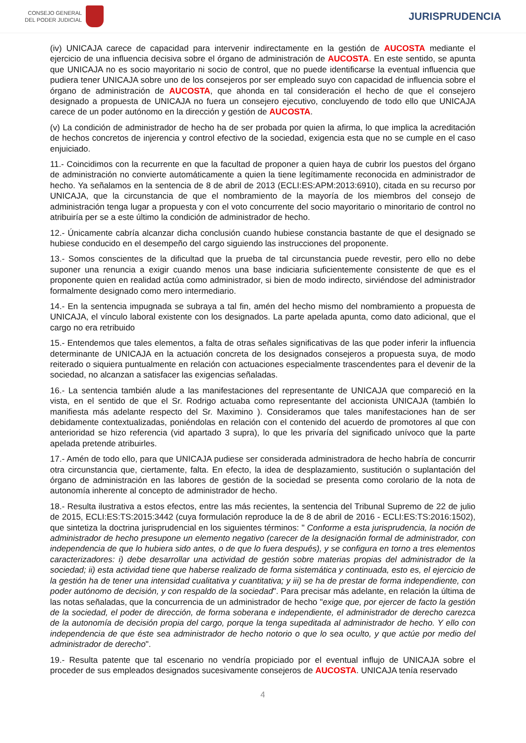CONSEJO GENERAL
DEL PODER JUDICIAL
JURISPRUDENCIA
(iv) UNICAJA carece de capacidad para intervenir indirectamente en la gestión de AUCOSTA mediante el ejercicio de una influencia decisiva sobre el órgano de administración de AUCOSTA. En este sentido, se apunta que UNICAJA no es socio mayoritario ni socio de control, que no puede identificarse la eventual influencia que pudiera tener UNICAJA sobre uno de los consejeros por ser empleado suyo con capacidad de influencia sobre el órgano de administración de AUCOSTA, que ahonda en tal consideración el hecho de que el consejero designado a propuesta de UNICAJA no fuera un consejero ejecutivo, concluyendo de todo ello que UNICAJA carece de un poder autónomo en la dirección y gestión de AUCOSTA.
(v) La condición de administrador de hecho ha de ser probada por quien la afirma, lo que implica la acreditación de hechos concretos de injerencia y control efectivo de la sociedad, exigencia esta que no se cumple en el caso enjuiciado.
11.- Coincidimos con la recurrente en que la facultad de proponer a quien haya de cubrir los puestos del órgano de administración no convierte automáticamente a quien la tiene legítimamente reconocida en administrador de hecho. Ya señalamos en la sentencia de 8 de abril de 2013 (ECLI:ES:APM:2013:6910), citada en su recurso por UNICAJA, que la circunstancia de que el nombramiento de la mayoría de los miembros del consejo de administración tenga lugar a propuesta y con el voto concurrente del socio mayoritario o minoritario de control no atribuiría per se a este último la condición de administrador de hecho.
12.- Únicamente cabría alcanzar dicha conclusión cuando hubiese constancia bastante de que el designado se hubiese conducido en el desempeño del cargo siguiendo las instrucciones del proponente.
13.- Somos conscientes de la dificultad que la prueba de tal circunstancia puede revestir, pero ello no debe suponer una renuncia a exigir cuando menos una base indiciaria suficientemente consistente de que es el proponente quien en realidad actúa como administrador, si bien de modo indirecto, sirviéndose del administrador formalmente designado como mero intermediario.
14.- En la sentencia impugnada se subraya a tal fin, amén del hecho mismo del nombramiento a propuesta de UNICAJA, el vínculo laboral existente con los designados. La parte apelada apunta, como dato adicional, que el cargo no era retribuido
15.- Entendemos que tales elementos, a falta de otras señales significativas de las que poder inferir la influencia determinante de UNICAJA en la actuación concreta de los designados consejeros a propuesta suya, de modo reiterado o siquiera puntualmente en relación con actuaciones especialmente trascendentes para el devenir de la sociedad, no alcanzan a satisfacer las exigencias señaladas.
16.- La sentencia también alude a las manifestaciones del representante de UNICAJA que compareció en la vista, en el sentido de que el Sr. Rodrigo actuaba como representante del accionista UNICAJA (también lo manifiesta más adelante respecto del Sr. Maximino ). Consideramos que tales manifestaciones han de ser debidamente contextualizadas, poniéndolas en relación con el contenido del acuerdo de promotores al que con anterioridad se hizo referencia (vid apartado 3 supra), lo que les privaría del significado unívoco que la parte apelada pretende atribuirles.
17.- Amén de todo ello, para que UNICAJA pudiese ser considerada administradora de hecho habría de concurrir otra circunstancia que, ciertamente, falta. En efecto, la idea de desplazamiento, sustitución o suplantación del órgano de administración en las labores de gestión de la sociedad se presenta como corolario de la nota de autonomía inherente al concepto de administrador de hecho.
18.- Resulta ilustrativa a estos efectos, entre las más recientes, la sentencia del Tribunal Supremo de 22 de julio de 2015, ECLI:ES:TS:2015:3442 (cuya formulación reproduce la de 8 de abril de 2016 - ECLI:ES:TS:2016:1502), que sintetiza la doctrina jurisprudencial en los siguientes términos: " Conforme a esta jurisprudencia, la noción de administrador de hecho presupone un elemento negativo (carecer de la designación formal de administrador, con independencia de que lo hubiera sido antes, o de que lo fuera después), y se configura en torno a tres elementos caracterizadores: i) debe desarrollar una actividad de gestión sobre materias propias del administrador de la sociedad; ii) esta actividad tiene que haberse realizado de forma sistemática y continuada, esto es, el ejercicio de la gestión ha de tener una intensidad cualitativa y cuantitativa; y iii) se ha de prestar de forma independiente, con poder autónomo de decisión, y con respaldo de la sociedad". Para precisar más adelante, en relación la última de las notas señaladas, que la concurrencia de un administrador de hecho "exige que, por ejercer de facto la gestión de la sociedad, el poder de dirección, de forma soberana e independiente, el administrador de derecho carezca de la autonomía de decisión propia del cargo, porque la tenga supeditada al administrador de hecho. Y ello con independencia de que éste sea administrador de hecho notorio o que lo sea oculto, y que actúe por medio del administrador de derecho".
19.- Resulta patente que tal escenario no vendría propiciado por el eventual influjo de UNICAJA sobre el proceder de sus empleados designados sucesivamente consejeros de AUCOSTA. UNICAJA tenía reservado
4